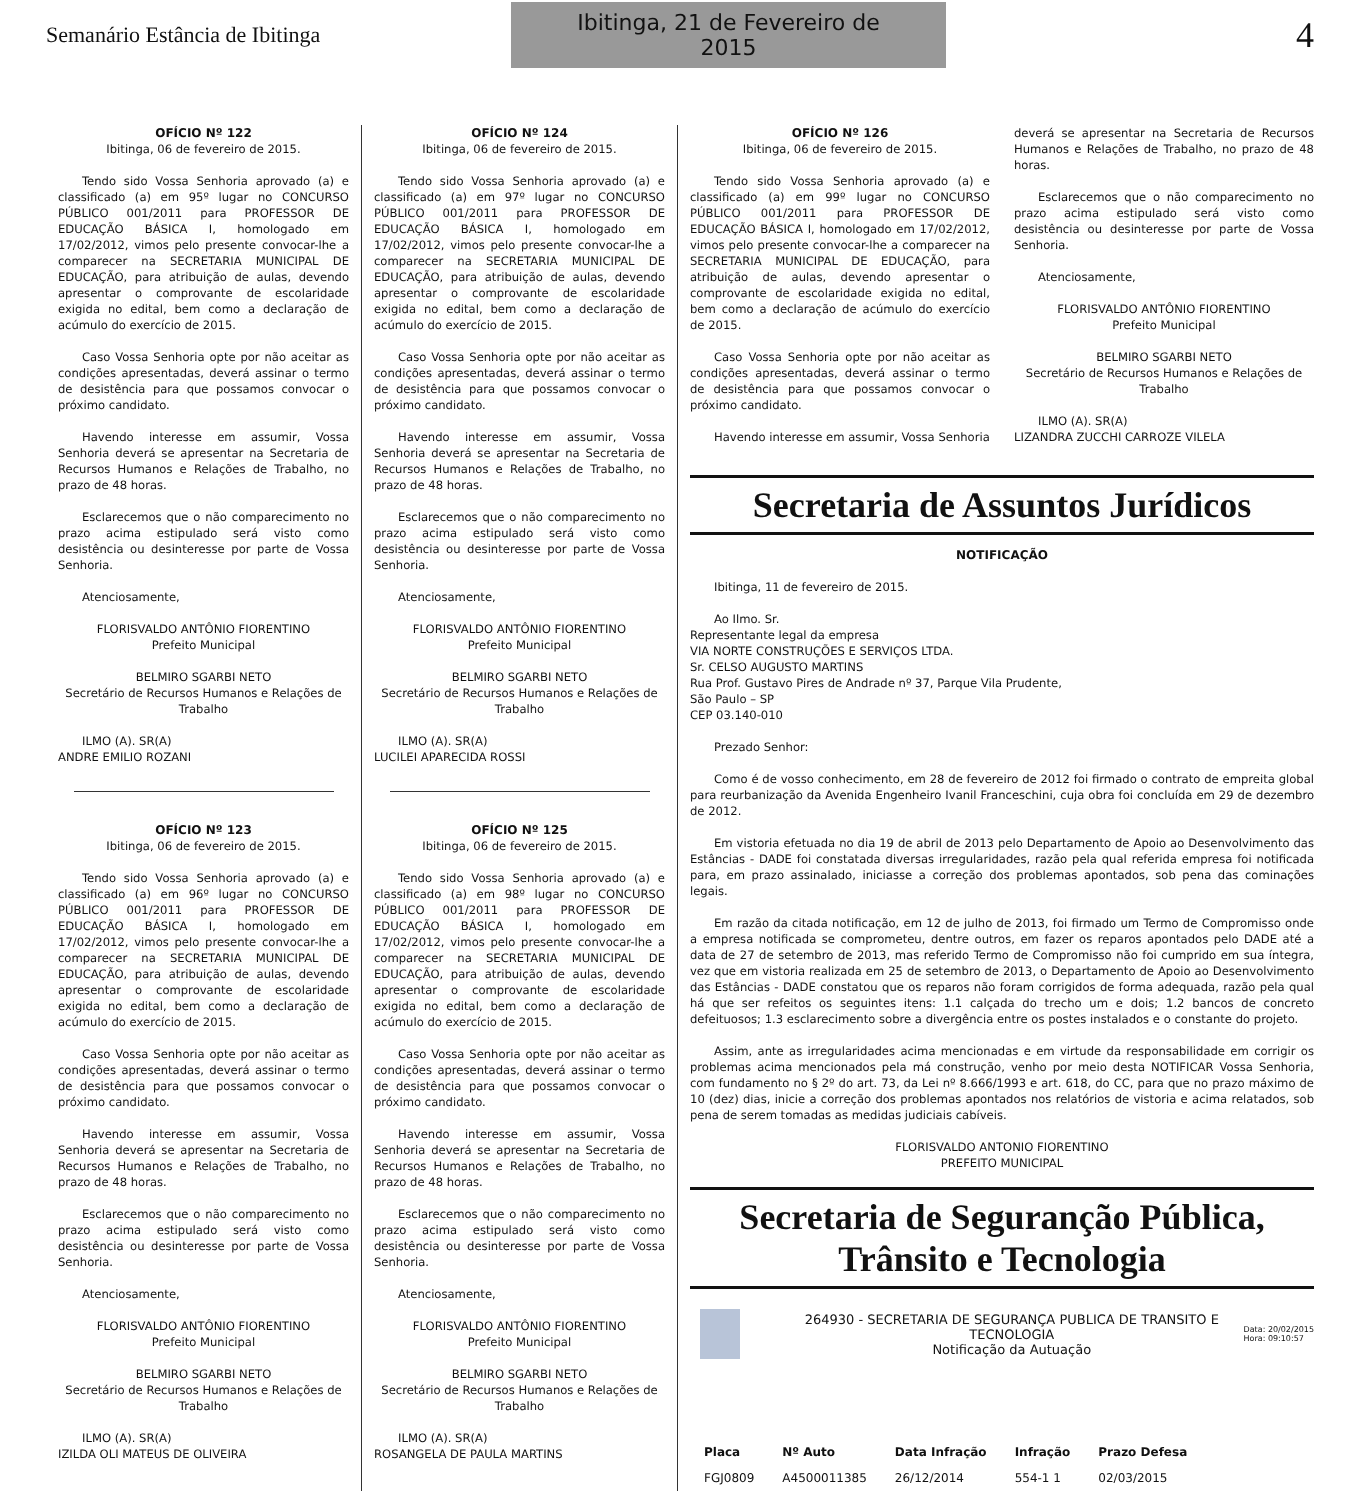Semanário Estância de Ibitinga
Ibitinga, 21 de Fevereiro de 2015
4
OFÍCIO Nº 122
Ibitinga, 06 de fevereiro de 2015.
Tendo sido Vossa Senhoria aprovado (a) e classificado (a) em 95º lugar no CONCURSO PÚBLICO 001/2011 para PROFESSOR DE EDUCAÇÃO BÁSICA I, homologado em 17/02/2012, vimos pelo presente convocar-lhe a comparecer na SECRETARIA MUNICIPAL DE EDUCAÇÃO, para atribuição de aulas, devendo apresentar o comprovante de escolaridade exigida no edital, bem como a declaração de acúmulo do exercício de 2015.
Caso Vossa Senhoria opte por não aceitar as condições apresentadas, deverá assinar o termo de desistência para que possamos convocar o próximo candidato.
Havendo interesse em assumir, Vossa Senhoria deverá se apresentar na Secretaria de Recursos Humanos e Relações de Trabalho, no prazo de 48 horas.
Esclarecemos que o não comparecimento no prazo acima estipulado será visto como desistência ou desinteresse por parte de Vossa Senhoria.
Atenciosamente,
FLORISVALDO ANTÔNIO FIORENTINO
Prefeito Municipal
BELMIRO SGARBI NETO
Secretário de Recursos Humanos e Relações de Trabalho
ILMO (A). SR(A)
ANDRE EMILIO ROZANI
OFÍCIO Nº 123
Ibitinga, 06 de fevereiro de 2015.
Tendo sido Vossa Senhoria aprovado (a) e classificado (a) em 96º lugar no CONCURSO PÚBLICO 001/2011 para PROFESSOR DE EDUCAÇÃO BÁSICA I, homologado em 17/02/2012, vimos pelo presente convocar-lhe a comparecer na SECRETARIA MUNICIPAL DE EDUCAÇÃO, para atribuição de aulas, devendo apresentar o comprovante de escolaridade exigida no edital, bem como a declaração de acúmulo do exercício de 2015.
Caso Vossa Senhoria opte por não aceitar as condições apresentadas, deverá assinar o termo de desistência para que possamos convocar o próximo candidato.
Havendo interesse em assumir, Vossa Senhoria deverá se apresentar na Secretaria de Recursos Humanos e Relações de Trabalho, no prazo de 48 horas.
Esclarecemos que o não comparecimento no prazo acima estipulado será visto como desistência ou desinteresse por parte de Vossa Senhoria.
Atenciosamente,
FLORISVALDO ANTÔNIO FIORENTINO
Prefeito Municipal
BELMIRO SGARBI NETO
Secretário de Recursos Humanos e Relações de Trabalho
ILMO (A). SR(A)
IZILDA OLI MATEUS DE OLIVEIRA
OFÍCIO Nº 124
Ibitinga, 06 de fevereiro de 2015.
Tendo sido Vossa Senhoria aprovado (a) e classificado (a) em 97º lugar no CONCURSO PÚBLICO 001/2011 para PROFESSOR DE EDUCAÇÃO BÁSICA I, homologado em 17/02/2012, vimos pelo presente convocar-lhe a comparecer na SECRETARIA MUNICIPAL DE EDUCAÇÃO, para atribuição de aulas, devendo apresentar o comprovante de escolaridade exigida no edital, bem como a declaração de acúmulo do exercício de 2015.
Caso Vossa Senhoria opte por não aceitar as condições apresentadas, deverá assinar o termo de desistência para que possamos convocar o próximo candidato.
Havendo interesse em assumir, Vossa Senhoria deverá se apresentar na Secretaria de Recursos Humanos e Relações de Trabalho, no prazo de 48 horas.
Esclarecemos que o não comparecimento no prazo acima estipulado será visto como desistência ou desinteresse por parte de Vossa Senhoria.
Atenciosamente,
FLORISVALDO ANTÔNIO FIORENTINO
Prefeito Municipal
BELMIRO SGARBI NETO
Secretário de Recursos Humanos e Relações de Trabalho
ILMO (A). SR(A)
LUCILEI APARECIDA ROSSI
OFÍCIO Nº 125
Ibitinga, 06 de fevereiro de 2015.
Tendo sido Vossa Senhoria aprovado (a) e classificado (a) em 98º lugar no CONCURSO PÚBLICO 001/2011 para PROFESSOR DE EDUCAÇÃO BÁSICA I, homologado em 17/02/2012, vimos pelo presente convocar-lhe a comparecer na SECRETARIA MUNICIPAL DE EDUCAÇÃO, para atribuição de aulas, devendo apresentar o comprovante de escolaridade exigida no edital, bem como a declaração de acúmulo do exercício de 2015.
Caso Vossa Senhoria opte por não aceitar as condições apresentadas, deverá assinar o termo de desistência para que possamos convocar o próximo candidato.
Havendo interesse em assumir, Vossa Senhoria deverá se apresentar na Secretaria de Recursos Humanos e Relações de Trabalho, no prazo de 48 horas.
Esclarecemos que o não comparecimento no prazo acima estipulado será visto como desistência ou desinteresse por parte de Vossa Senhoria.
Atenciosamente,
FLORISVALDO ANTÔNIO FIORENTINO
Prefeito Municipal
BELMIRO SGARBI NETO
Secretário de Recursos Humanos e Relações de Trabalho
ILMO (A). SR(A)
ROSANGELA DE PAULA MARTINS
OFÍCIO Nº 126
Ibitinga, 06 de fevereiro de 2015.
Tendo sido Vossa Senhoria aprovado (a) e classificado (a) em 99º lugar no CONCURSO PÚBLICO 001/2011 para PROFESSOR DE EDUCAÇÃO BÁSICA I, homologado em 17/02/2012, vimos pelo presente convocar-lhe a comparecer na SECRETARIA MUNICIPAL DE EDUCAÇÃO, para atribuição de aulas, devendo apresentar o comprovante de escolaridade exigida no edital, bem como a declaração de acúmulo do exercício de 2015.
Caso Vossa Senhoria opte por não aceitar as condições apresentadas, deverá assinar o termo de desistência para que possamos convocar o próximo candidato.
Havendo interesse em assumir, Vossa Senhoria
deverá se apresentar na Secretaria de Recursos Humanos e Relações de Trabalho, no prazo de 48 horas.
Esclarecemos que o não comparecimento no prazo acima estipulado será visto como desistência ou desinteresse por parte de Vossa Senhoria.
Atenciosamente,
FLORISVALDO ANTÔNIO FIORENTINO
Prefeito Municipal
BELMIRO SGARBI NETO
Secretário de Recursos Humanos e Relações de Trabalho
ILMO (A). SR(A)
LIZANDRA ZUCCHI CARROZE VILELA
Secretaria de Assuntos Jurídicos
NOTIFICAÇÃO
Ibitinga, 11 de fevereiro de 2015.
Ao Ilmo. Sr.
Representante legal da empresa
VIA NORTE CONSTRUÇÕES E SERVIÇOS LTDA.
Sr. CELSO AUGUSTO MARTINS
Rua Prof. Gustavo Pires de Andrade nº 37, Parque Vila Prudente,
São Paulo – SP
CEP 03.140-010
Prezado Senhor:
Como é de vosso conhecimento, em 28 de fevereiro de 2012 foi firmado o contrato de empreita global para reurbanização da Avenida Engenheiro Ivanil Franceschini, cuja obra foi concluída em 29 de dezembro de 2012.
Em vistoria efetuada no dia 19 de abril de 2013 pelo Departamento de Apoio ao Desenvolvimento das Estâncias - DADE foi constatada diversas irregularidades, razão pela qual referida empresa foi notificada para, em prazo assinalado, iniciasse a correção dos problemas apontados, sob pena das cominações legais.
Em razão da citada notificação, em 12 de julho de 2013, foi firmado um Termo de Compromisso onde a empresa notificada se comprometeu, dentre outros, em fazer os reparos apontados pelo DADE até a data de 27 de setembro de 2013, mas referido Termo de Compromisso não foi cumprido em sua íntegra, vez que em vistoria realizada em 25 de setembro de 2013, o Departamento de Apoio ao Desenvolvimento das Estâncias - DADE constatou que os reparos não foram corrigidos de forma adequada, razão pela qual há que ser refeitos os seguintes itens: 1.1 calçada do trecho um e dois; 1.2 bancos de concreto defeituosos; 1.3 esclarecimento sobre a divergência entre os postes instalados e o constante do projeto.
Assim, ante as irregularidades acima mencionadas e em virtude da responsabilidade em corrigir os problemas acima mencionados pela má construção, venho por meio desta NOTIFICAR Vossa Senhoria, com fundamento no § 2º do art. 73, da Lei nº 8.666/1993 e art. 618, do CC, para que no prazo máximo de 10 (dez) dias, inicie a correção dos problemas apontados nos relatórios de vistoria e acima relatados, sob pena de serem tomadas as medidas judiciais cabíveis.
FLORISVALDO ANTONIO FIORENTINO
PREFEITO MUNICIPAL
Secretaria de Seguranção Pública,
Trânsito e Tecnologia
264930 - SECRETARIA DE SEGURANÇA PUBLICA DE TRANSITO E TECNOLOGIA
Notificação da Autuação
Data: 20/02/2015
Hora: 09:10:57
| Placa | Nº Auto | Data Infração | Infração | Prazo Defesa |
| --- | --- | --- | --- | --- |
| FGJ0809 | A4500011385 | 26/12/2014 | 554-1 1 | 02/03/2015 |